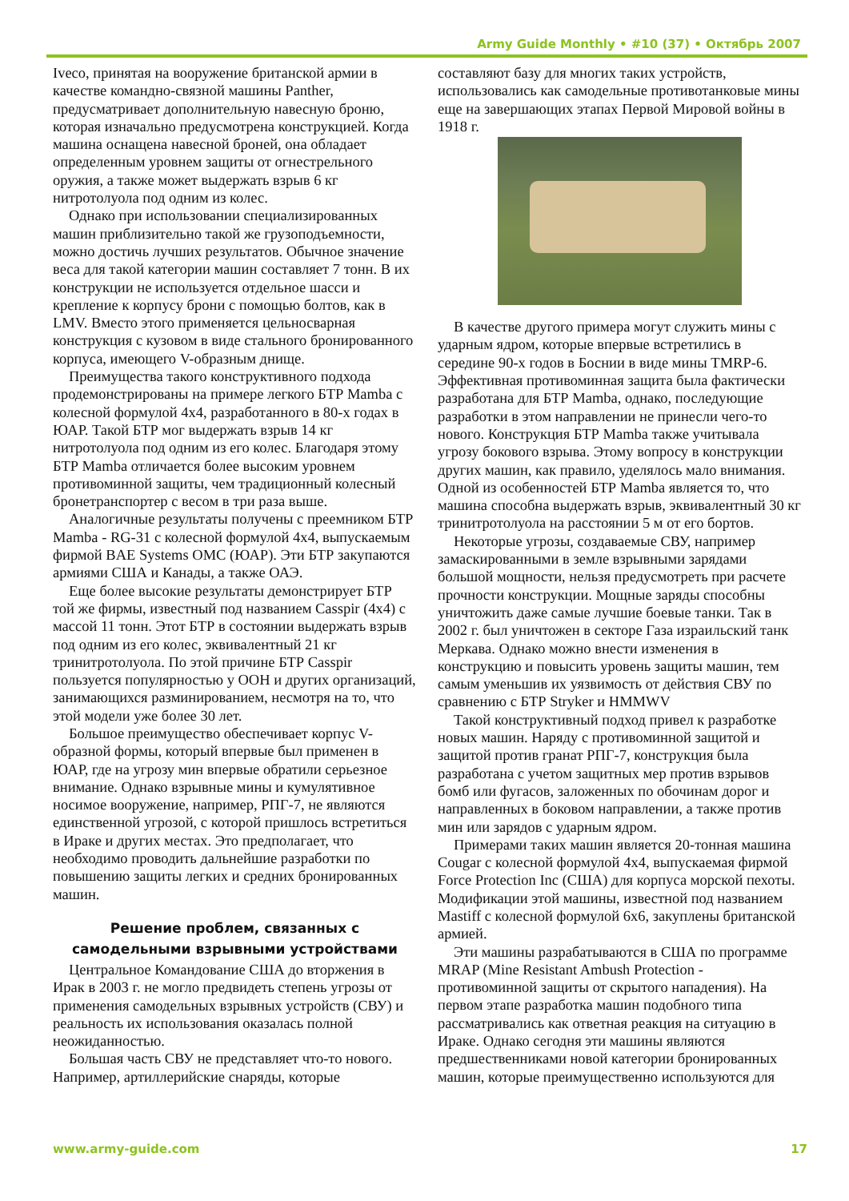Army Guide Monthly • #10 (37) • Октябрь 2007
Iveco, принятая на вооружение британской армии в качестве командно-связной машины Panther, предусматривает дополнительную навесную броню, которая изначально предусмотрена конструкцией. Когда машина оснащена навесной броней, она обладает определенным уровнем защиты от огнестрельного оружия, а также может выдержать взрыв 6 кг нитротолуола под одним из колес.
Однако при использовании специализированных машин приблизительно такой же грузоподъемности, можно достичь лучших результатов. Обычное значение веса для такой категории машин составляет 7 тонн. В их конструкции не используется отдельное шасси и крепление к корпусу брони с помощью болтов, как в LMV. Вместо этого применяется цельносварная конструкция с кузовом в виде стального бронированного корпуса, имеющего V-образным днище.
Преимущества такого конструктивного подхода продемонстрированы на примере легкого БТР Mamba с колесной формулой 4x4, разработанного в 80-х годах в ЮАР. Такой БТР мог выдержать взрыв 14 кг нитротолуола под одним из его колес. Благодаря этому БТР Mamba отличается более высоким уровнем противоминной защиты, чем традиционный колесный бронетранспортер с весом в три раза выше.
Аналогичные результаты получены с преемником БТР Mamba - RG-31 с колесной формулой 4x4, выпускаемым фирмой BAE Systems OMC (ЮАР). Эти БТР закупаются армиями США и Канады, а также ОАЭ.
Еще более высокие результаты демонстрирует БТР той же фирмы, известный под названием Casspir (4x4) с массой 11 тонн. Этот БТР в состоянии выдержать взрыв под одним из его колес, эквивалентный 21 кг тринитротолуола. По этой причине БТР Casspir пользуется популярностью у ООН и других организаций, занимающихся разминированием, несмотря на то, что этой модели уже более 30 лет.
Большое преимущество обеспечивает корпус V-образной формы, который впервые был применен в ЮАР, где на угрозу мин впервые обратили серьезное внимание. Однако взрывные мины и кумулятивное носимое вооружение, например, РПГ-7, не являются единственной угрозой, с которой пришлось встретиться в Ираке и других местах. Это предполагает, что необходимо проводить дальнейшие разработки по повышению защиты легких и средних бронированных машин.
Решение проблем, связанных с самодельными взрывными устройствами
Центральное Командование США до вторжения в Ирак в 2003 г. не могло предвидеть степень угрозы от применения самодельных взрывных устройств (СВУ) и реальность их использования оказалась полной неожиданностью.
Большая часть СВУ не представляет что-то нового. Например, артиллерийские снаряды, которые
составляют базу для многих таких устройств, использовались как самодельные противотанковые мины еще на завершающих этапах Первой Мировой войны в 1918 г.
В качестве другого примера могут служить мины с ударным ядром, которые впервые встретились в середине 90-х годов в Боснии в виде мины TMRP-6. Эффективная противоминная защита была фактически разработана для БТР Mamba, однако, последующие разработки в этом направлении не принесли чего-то нового. Конструкция БТР Mamba также учитывала угрозу бокового взрыва. Этому вопросу в конструкции других машин, как правило, уделялось мало внимания. Одной из особенностей БТР Mamba является то, что машина способна выдержать взрыв, эквивалентный 30 кг тринитротолуола на расстоянии 5 м от его бортов.
Некоторые угрозы, создаваемые СВУ, например замаскированными в земле взрывными зарядами большой мощности, нельзя предусмотреть при расчете прочности конструкции. Мощные заряды способны уничтожить даже самые лучшие боевые танки. Так в 2002 г. был уничтожен в секторе Газа израильский танк Меркава. Однако можно внести изменения в конструкцию и повысить уровень защиты машин, тем самым уменьшив их уязвимость от действия СВУ по сравнению с БТР Stryker и HMMWV
Такой конструктивный подход привел к разработке новых машин. Наряду с противоминной защитой и защитой против гранат РПГ-7, конструкция была разработана с учетом защитных мер против взрывов бомб или фугасов, заложенных по обочинам дорог и направленных в боковом направлении, а также против мин или зарядов с ударным ядром.
Примерами таких машин является 20-тонная машина Cougar с колесной формулой 4x4, выпускаемая фирмой Force Protection Inc (США) для корпуса морской пехоты. Модификации этой машины, известной под названием Mastiff с колесной формулой 6x6, закуплены британской армией.
Эти машины разрабатываются в США по программе MRAP (Mine Resistant Ambush Protection - противоминной защиты от скрытого нападения). На первом этапе разработка машин подобного типа рассматривались как ответная реакция на ситуацию в Ираке. Однако сегодня эти машины являются предшественниками новой категории бронированных машин, которые преимущественно используются для
www.army-guide.com 17